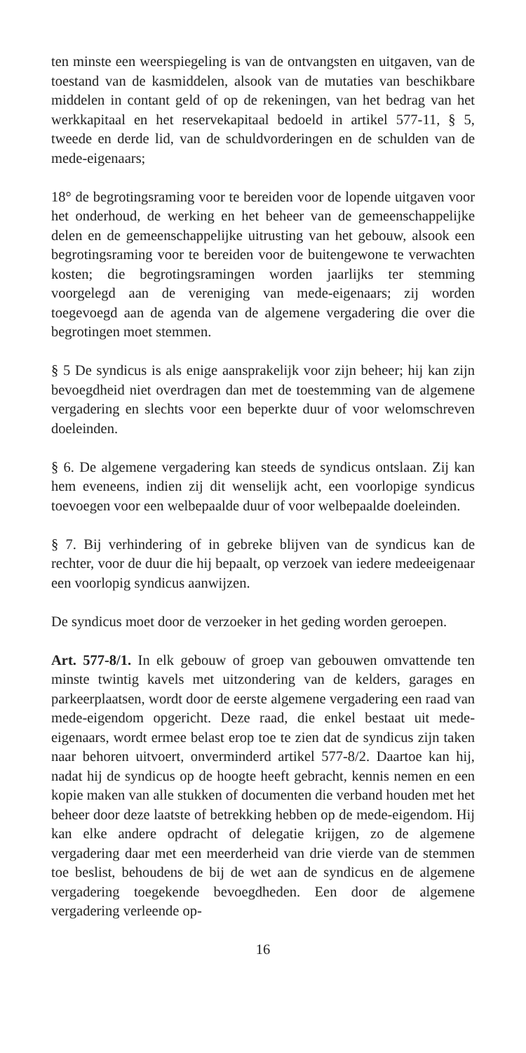ten minste een weerspiegeling is van de ontvangsten en uitgaven, van de toestand van de kasmiddelen, alsook van de mutaties van beschikbare middelen in contant geld of op de rekeningen, van het bedrag van het werkkapitaal en het reservekapitaal bedoeld in artikel 577-11, § 5, tweede en derde lid, van de schuldvorderingen en de schulden van de mede-eigenaars;
18° de begrotingsraming voor te bereiden voor de lopende uitgaven voor het onderhoud, de werking en het beheer van de gemeenschappelijke delen en de gemeenschappelijke uitrusting van het gebouw, alsook een begrotingsraming voor te bereiden voor de buitengewone te verwachten kosten; die begrotingsramingen worden jaarlijks ter stemming voorgelegd aan de vereniging van mede-eigenaars; zij worden toegevoegd aan de agenda van de algemene vergadering die over die begrotingen moet stemmen.
§ 5 De syndicus is als enige aansprakelijk voor zijn beheer; hij kan zijn bevoegdheid niet overdragen dan met de toestemming van de algemene vergadering en slechts voor een beperkte duur of voor welomschreven doeleinden.
§ 6. De algemene vergadering kan steeds de syndicus ontslaan. Zij kan hem eveneens, indien zij dit wenselijk acht, een voorlopige syndicus toevoegen voor een welbepaalde duur of voor welbepaalde doeleinden.
§ 7. Bij verhindering of in gebreke blijven van de syndicus kan de rechter, voor de duur die hij bepaalt, op verzoek van iedere medeeigenaar een voorlopig syndicus aanwijzen.
De syndicus moet door de verzoeker in het geding worden geroepen.
Art. 577-8/1. In elk gebouw of groep van gebouwen omvattende ten minste twintig kavels met uitzondering van de kelders, garages en parkeerplaatsen, wordt door de eerste algemene vergadering een raad van mede-eigendom opgericht. Deze raad, die enkel bestaat uit mede-eigenaars, wordt ermee belast erop toe te zien dat de syndicus zijn taken naar behoren uitvoert, onverminderd artikel 577-8/2. Daartoe kan hij, nadat hij de syndicus op de hoogte heeft gebracht, kennis nemen en een kopie maken van alle stukken of documenten die verband houden met het beheer door deze laatste of betrekking hebben op de mede-eigendom. Hij kan elke andere opdracht of delegatie krijgen, zo de algemene vergadering daar met een meerderheid van drie vierde van de stemmen toe beslist, behoudens de bij de wet aan de syndicus en de algemene vergadering toegekende bevoegdheden. Een door de algemene vergadering verleende op-
16